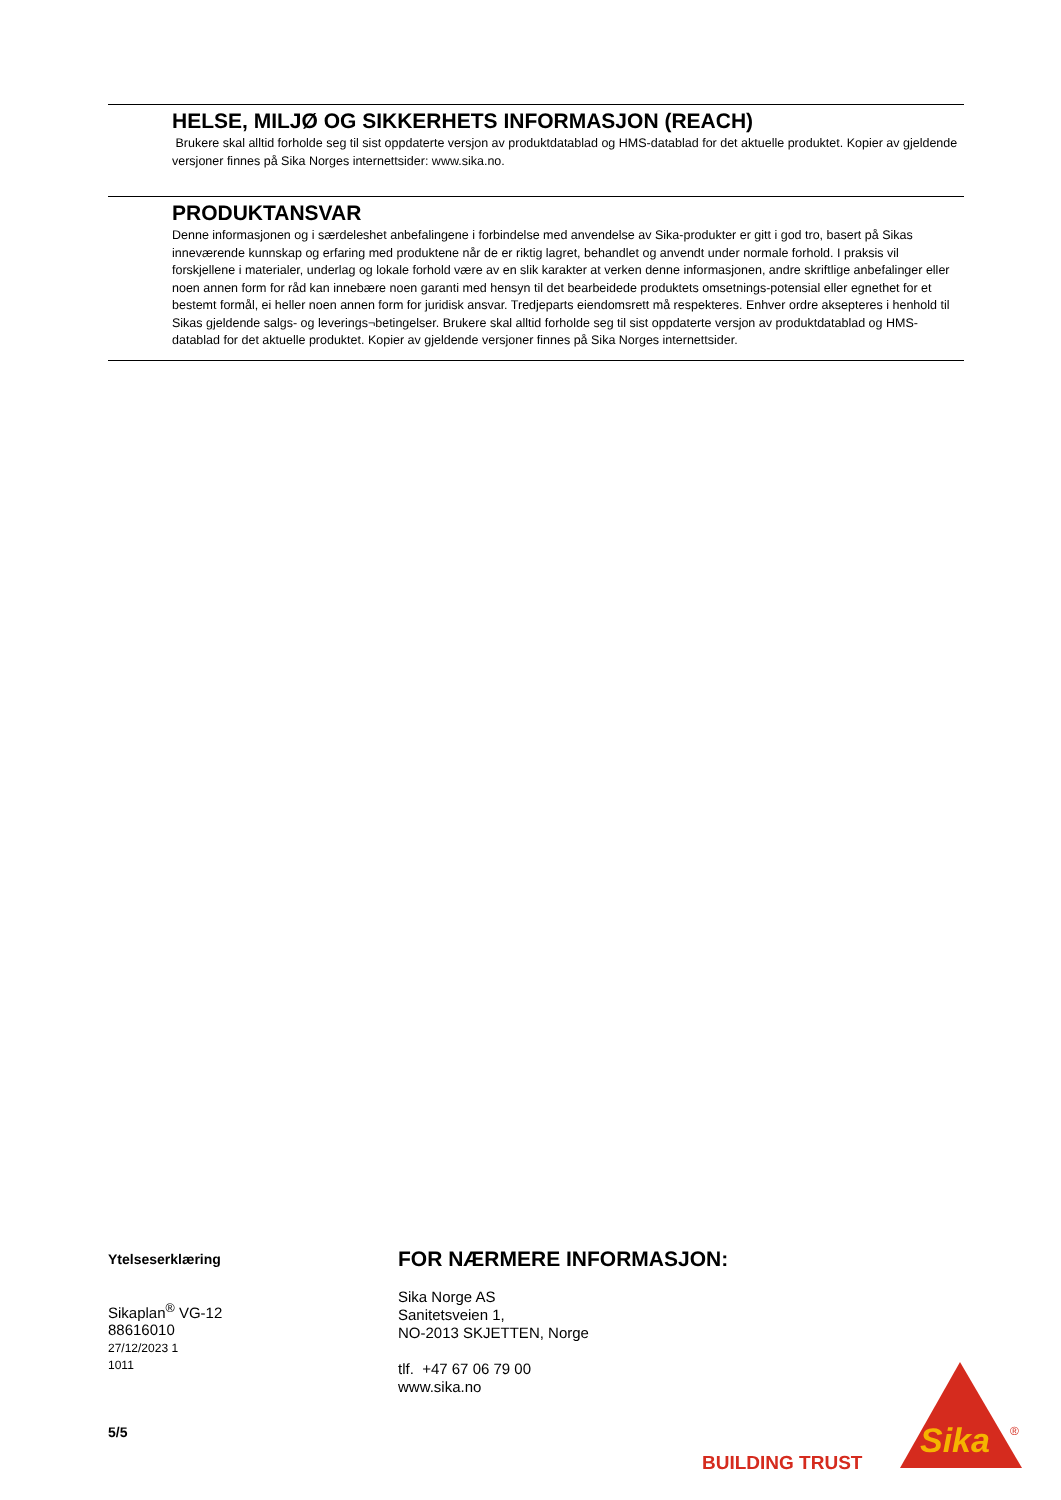HELSE, MILJØ OG SIKKERHETS INFORMASJON (REACH)
Brukere skal alltid forholde seg til sist oppdaterte versjon av produktdatablad og HMS-datablad for det aktuelle produktet. Kopier av gjeldende versjoner finnes på Sika Norges internettsider: www.sika.no.
PRODUKTANSVAR
Denne informasjonen og i særdeleshet anbefalingene i forbindelse med anvendelse av Sika-produkter er gitt i god tro, basert på Sikas inneværende kunnskap og erfaring med produktene når de er riktig lagret, behandlet og anvendt under normale forhold. I praksis vil forskjellene i materialer, underlag og lokale forhold være av en slik karakter at verken denne informasjonen, andre skriftlige anbefalinger eller noen annen form for råd kan innebære noen garanti med hensyn til det bearbeidede produktets omsetnings-potensial eller egnethet for et bestemt formål, ei heller noen annen form for juridisk ansvar. Tredjeparts eiendomsrett må respekteres. Enhver ordre aksepteres i henhold til Sikas gjeldende salgs- og leverings¬betingelser. Brukere skal alltid forholde seg til sist oppdaterte versjon av produktdatablad og HMS-datablad for det aktuelle produktet. Kopier av gjeldende versjoner finnes på Sika Norges internettsider.
Ytelseserklæring
Sikaplan<sup>®</sup> VG-12
88616010
27/12/2023 1
1011
5/5
FOR NÆRMERE INFORMASJON:
Sika Norge AS
Sanitetsveien 1,
NO-2013 SKJETTEN, Norge
tlf. +47 67 06 79 00
www.sika.no
BUILDING TRUST
Sika
®